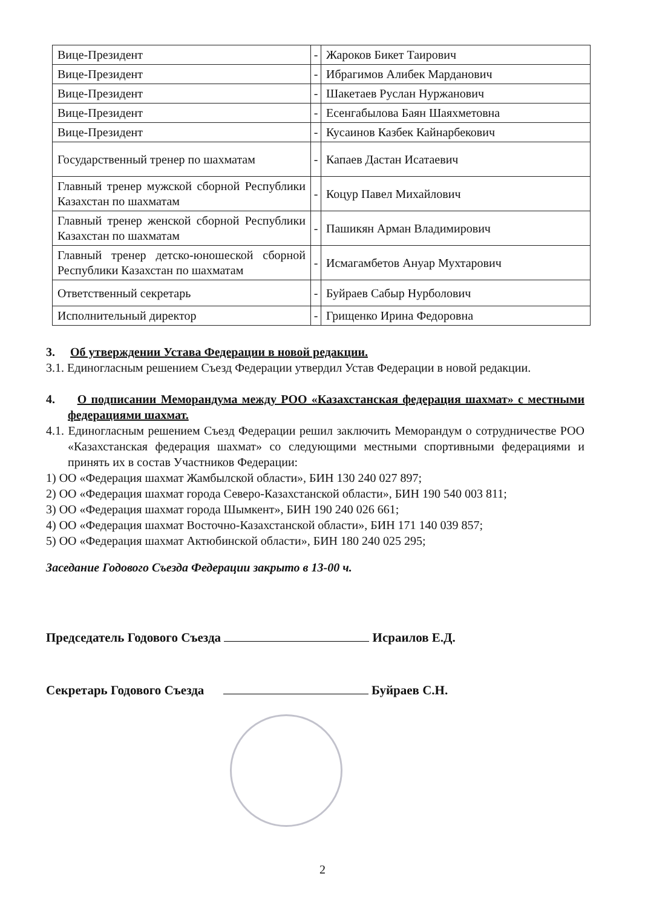| Вице-Президент | - | Жароков Бикет Таирович |
| Вице-Президент | - | Ибрагимов Алибек Марданович |
| Вице-Президент | - | Шакетаев Руслан Нуржанович |
| Вице-Президент | - | Есенгабылова Баян Шаяхметовна |
| Вице-Президент | - | Кусаинов Казбек Кайнарбекович |
| Государственный тренер по шахматам | - | Капаев Дастан Исатаевич |
| Главный тренер мужской сборной Республики Казахстан по шахматам | - | Коцур Павел Михайлович |
| Главный тренер женской сборной Республики Казахстан по шахматам | - | Пашикян Арман Владимирович |
| Главный тренер детско-юношеской сборной Республики Казахстан по шахматам | - | Исмагамбетов Ануар Мухтарович |
| Ответственный секретарь | - | Буйраев Сабыр Нурболович |
| Исполнительный директор | - | Грищенко Ирина Федоровна |
3. Об утверждении Устава Федерации в новой редакции.
3.1. Единогласным решением Съезд Федерации утвердил Устав Федерации в новой редакции.
4. О подписании Меморандума между РОО «Казахстанская федерация шахмат» с местными федерациями шахмат.
4.1. Единогласным решением Съезд Федерации решил заключить Меморандум о сотрудничестве РОО «Казахстанская федерация шахмат» со следующими местными спортивными федерациями и принять их в состав Участников Федерации:
1) ОО «Федерация шахмат Жамбылской области», БИН 130 240 027 897;
2) ОО «Федерация шахмат города Северо-Казахстанской области», БИН 190 540 003 811;
3) ОО «Федерация шахмат города Шымкент», БИН 190 240 026 661;
4) ОО «Федерация шахмат Восточно-Казахстанской области», БИН 171 140 039 857;
5) ОО «Федерация шахмат Актюбинской области», БИН 180 240 025 295;
Заседание Годового Съезда Федерации закрыто в 13-00 ч.
Председатель Годового Съезда Исраилов Е.Д.
Секретарь Годового Съезда Буйраев С.Н.
2